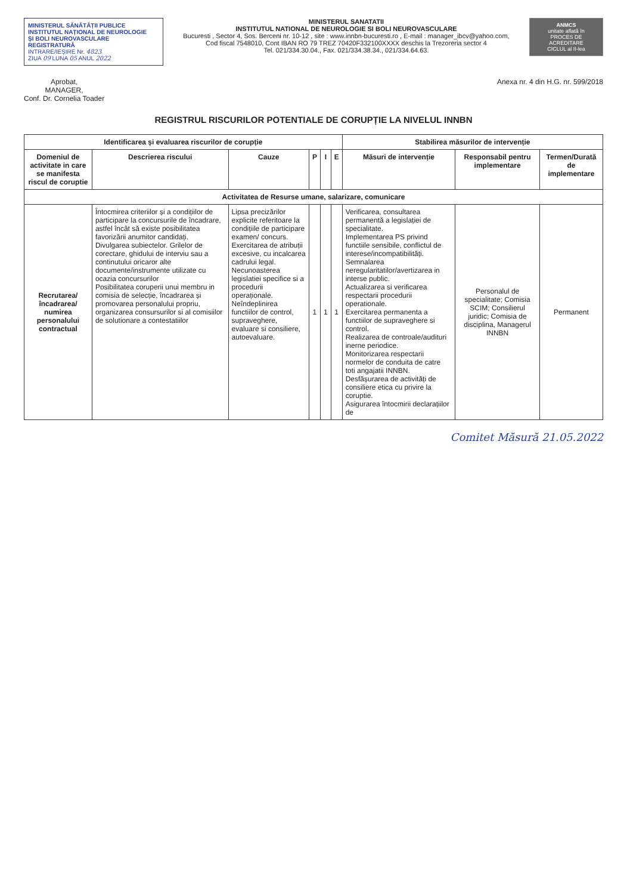MINISTERUL SĂNĂTĂȚII PUBLICE
INSTITUTUL NAȚIONAL DE NEUROLOGIE
ȘI BOLI NEUROVASCULARE
REGISTRATURĂ
INTRARE/IEȘIRE Nr. 4823
ZIUA 09 LUNA 05 ANUL 2022
MINISTERUL SANATATII
INSTITUTUL NATIONAL DE NEUROLOGIE SI BOLI NEUROVASCULARE
Bucuresti , Sector 4, Sos. Berceni nr. 10-12 , site : www.innbn-bucuresti.ro , E-mail : manager_ibcv@yahoo.com,
Cod fiscal 7548010, Cont IBAN RO 79 TREZ 70420F332100XXXX deschis la Trezoreria sector 4
Tel. 021/334.30.04., Fax. 021/334.38.34., 021/334.64.63.
ANMCS
unitate aflată în
PROCES DE ACREDITARE
CICLUL al II-lea
Aprobat,
MANAGER,
Conf. Dr. Cornelia Toader
Anexa nr. 4 din H.G. nr. 599/2018
REGISTRUL RISCURILOR POTENTIALE DE CORUPȚIE LA NIVELUL INNBN
| Identificarea și evaluarea riscurilor de corupție | | | | | | Stabilirea măsurilor de intervenție | | |
| --- | --- | --- | --- | --- | --- | --- | --- | --- |
| Domeniul de activitate in care se manifesta riscul de coruptie | Descrierea riscului | Cauze | P | I | E | Măsuri de intervenție | Responsabil pentru implementare | Termen/Durată de implementare |
| Activitatea de Resurse umane, salarizare, comunicare | | | | | | | | |
| Recrutarea/încadrarea/ numirea personalului contractual | Întocmirea criteriilor și a condițiilor de participare la concursurile de încadrare, astfel încât să existe posibilitatea favorizării anumitor candidați. Divulgarea subiectelor. Grilelor de corectare, ghidului de interviu sau a continutului oricaror alte documente/instrumente utilizate cu ocazia concursurilor Posibilitatea coruperii unui membru in comisia de selecție, încadrarea și promovarea personalului propriu, organizarea consursurilor si al comisiilor de solutionare a contestatiilor | Lipsa precizărilor explicite referitoare la condițiile de participare examen/ concurs. Exercitarea de atribuții excesive, cu incalcarea cadrului legal. Necunoasterea legislatiei specifice si a procedurii operaționale. Neîndeplinirea functiilor de control, supraveghere, evaluare si consiliere, autoevaluare. | 1 | 1 | 1 | Verificarea, consultarea permanentă a legislației de specialitate. Implementarea PS privind functiile sensibile, conflictul de interese/incompatibilități. Semnalarea neregularitatilor/avertizarea in interse public. Actualizarea si verificarea respectarii procedurii operationale. Exercitarea permanenta a functiilor de supraveghere si control. Realizarea de controale/audituri inerne periodice. Monitorizarea respectarii normelor de conduita de catre toti angajatii INNBN. Desfășurarea de activități de consiliere etica cu privire la coruptie. Asigurarea întocmirii declarațiilor de | Personalul de specialitate; Comisia SCIM; Consilierul juridic; Comisia de disciplina, Managerul INNBN | Permanent |
Comitet Măsură 21.05.2022